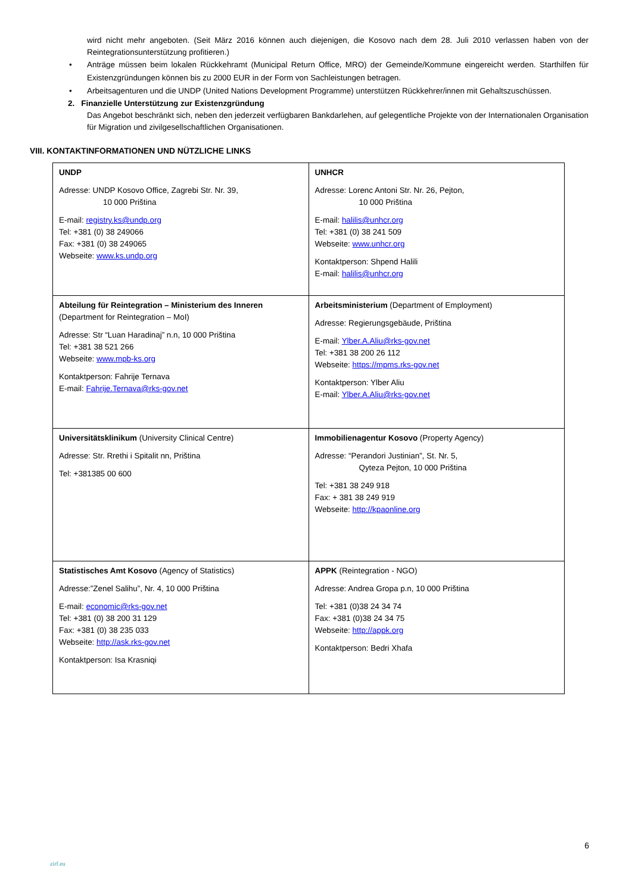wird nicht mehr angeboten. (Seit März 2016 können auch diejenigen, die Kosovo nach dem 28. Juli 2010 verlassen haben von der Reintegrationsunterstützung profitieren.)
• Anträge müssen beim lokalen Rückkehramt (Municipal Return Office, MRO) der Gemeinde/Kommune eingereicht werden. Starthilfen für Existenzgründungen können bis zu 2000 EUR in der Form von Sachleistungen betragen.
• Arbeitsagenturen und die UNDP (United Nations Development Programme) unterstützen Rückkehrer/innen mit Gehaltszuschüssen.
2. Finanzielle Unterstützung zur Existenzgründung
Das Angebot beschränkt sich, neben den jederzeit verfügbaren Bankdarlehen, auf gelegentliche Projekte von der Internationalen Organisation für Migration und zivilgesellschaftlichen Organisationen.
VIII. KONTAKTINFORMATIONEN UND NÜTZLICHE LINKS
| UNDP Adresse: UNDP Kosovo Office, Zagrebi Str. Nr. 39, 10 000 Priština E-mail: registry.ks@undp.org Tel: +381 (0) 38 249066 Fax: +381 (0) 38 249065 Webseite: www.ks.undp.org | UNHCR Adresse: Lorenc Antoni Str. Nr. 26, Pejton, 10 000 Priština E-mail: halilis@unhcr.org Tel: +381 (0) 38 241 509 Webseite: www.unhcr.org Kontaktperson: Shpend Halili E-mail: halilis@unhcr.org |
| Abteilung für Reintegration – Ministerium des Inneren (Department for Reintegration – MoI) Adresse: Str “Luan Haradinaj” n.n, 10 000 Priština Tel: +381 38 521 266 Webseite: www.mpb-ks.org Kontaktperson: Fahrije Ternava E-mail: Fahrije.Ternava@rks-gov.net | Arbeitsministerium (Department of Employment) Adresse: Regierungsgebäude, Priština E-mail: Ylber.A.Aliu@rks-gov.net Tel: +381 38 200 26 112 Webseite: https://mpms.rks-gov.net Kontaktperson: Ylber Aliu E-mail: Ylber.A.Aliu@rks-gov.net |
| Universitätsklinikum (University Clinical Centre) Adresse: Str. Rrethi i Spitalit nn, Priština Tel: +381385 00 600 | Immobilienagentur Kosovo (Property Agency) Adresse: “Perandori Justinian”, St. Nr. 5, Qyteza Pejton, 10 000 Priština Tel: +381 38 249 918 Fax: + 381 38 249 919 Webseite: http://kpaonline.org |
| Statistisches Amt Kosovo (Agency of Statistics) Adresse:”Zenel Salihu”, Nr. 4, 10 000 Priština E-mail: economic@rks-gov.net Tel: +381 (0) 38 200 31 129 Fax: +381 (0) 38 235 033 Webseite: http://ask.rks-gov.net Kontaktperson: Isa Krasniqi | APPK (Reintegration - NGO) Adresse: Andrea Gropa p.n, 10 000 Priština Tel: +381 (0)38 24 34 74 Fax: +381 (0)38 24 34 75 Webseite: http://appk.org Kontaktperson: Bedri Xhafa |
6
zirf.eu